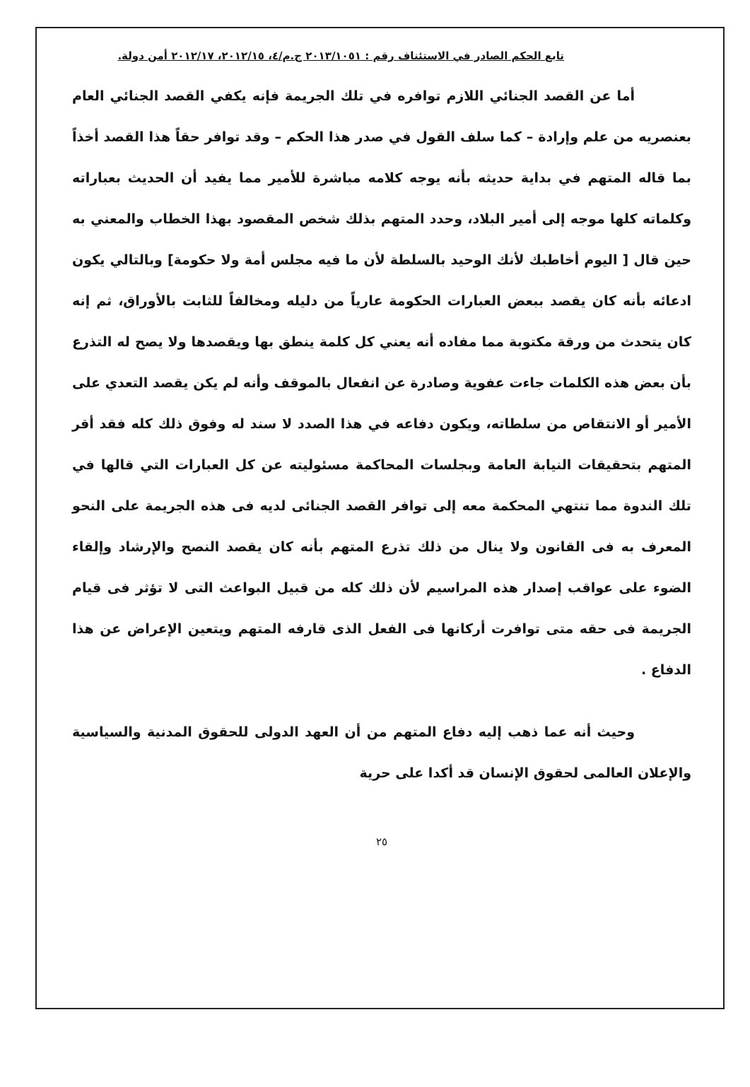تابع الحكم الصادر في الاستئناف رقم : ٢٠١٣/١٠٥١ ج.م/٤، ٢٠١٢/١٥، ٢٠١٢/١٧ أمن دولة.
أما عن القصد الجنائي اللازم توافره في تلك الجريمة فإنه يكفي القصد الجنائي العام بعنصريه من علم وإرادة – كما سلف القول في صدر هذا الحكم – وقد توافر حقاً هذا القصد أخذاً بما قاله المتهم في بداية حديثه بأنه يوجه كلامه مباشرة للأمير مما يفيد أن الحديث بعباراته وكلماته كلها موجه إلى أمير البلاد، وحدد المتهم بذلك شخص المقصود بهذا الخطاب والمعني به حين قال [ اليوم أخاطبك لأنك الوحيد بالسلطة لأن ما فيه مجلس أمة ولا حكومة] وبالتالي يكون ادعائه بأنه كان يقصد ببعض العبارات الحكومة عارياً من دليله ومخالفاً للثابت بالأوراق، ثم إنه كان يتحدث من ورقة مكتوبة مما مفاده أنه يعني كل كلمة ينطق بها ويقصدها ولا يصح له التذرع بأن بعض هذه الكلمات جاءت عفوية وصادرة عن انفعال بالموقف وأنه لم يكن يقصد التعدي على الأمير أو الانتقاص من سلطاته، ويكون دفاعه في هذا الصدد لا سند له وفوق ذلك كله فقد أقر المتهم بتحقيقات النيابة العامة وبجلسات المحاكمة مسئوليته عن كل العبارات التي قالها في تلك الندوة مما تنتهي المحكمة معه إلى توافر القصد الجنائى لديه فى هذه الجريمة على النحو المعرف به فى القانون ولا ينال من ذلك تذرع المتهم بأنه كان يقصد النصح والإرشاد وإلقاء الضوء على عواقب إصدار هذه المراسيم لأن ذلك كله من قبيل البواعث التى لا تؤثر فى قيام الجريمة فى حقه متى توافرت أركانها فى الفعل الذى قارفه المتهم ويتعين الإعراض عن هذا الدفاع .
وحيث أنه عما ذهب إليه دفاع المتهم من أن العهد الدولى للحقوق المدنية والسياسية والإعلان العالمى لحقوق الإنسان قد أكدا على حرية
٢٥